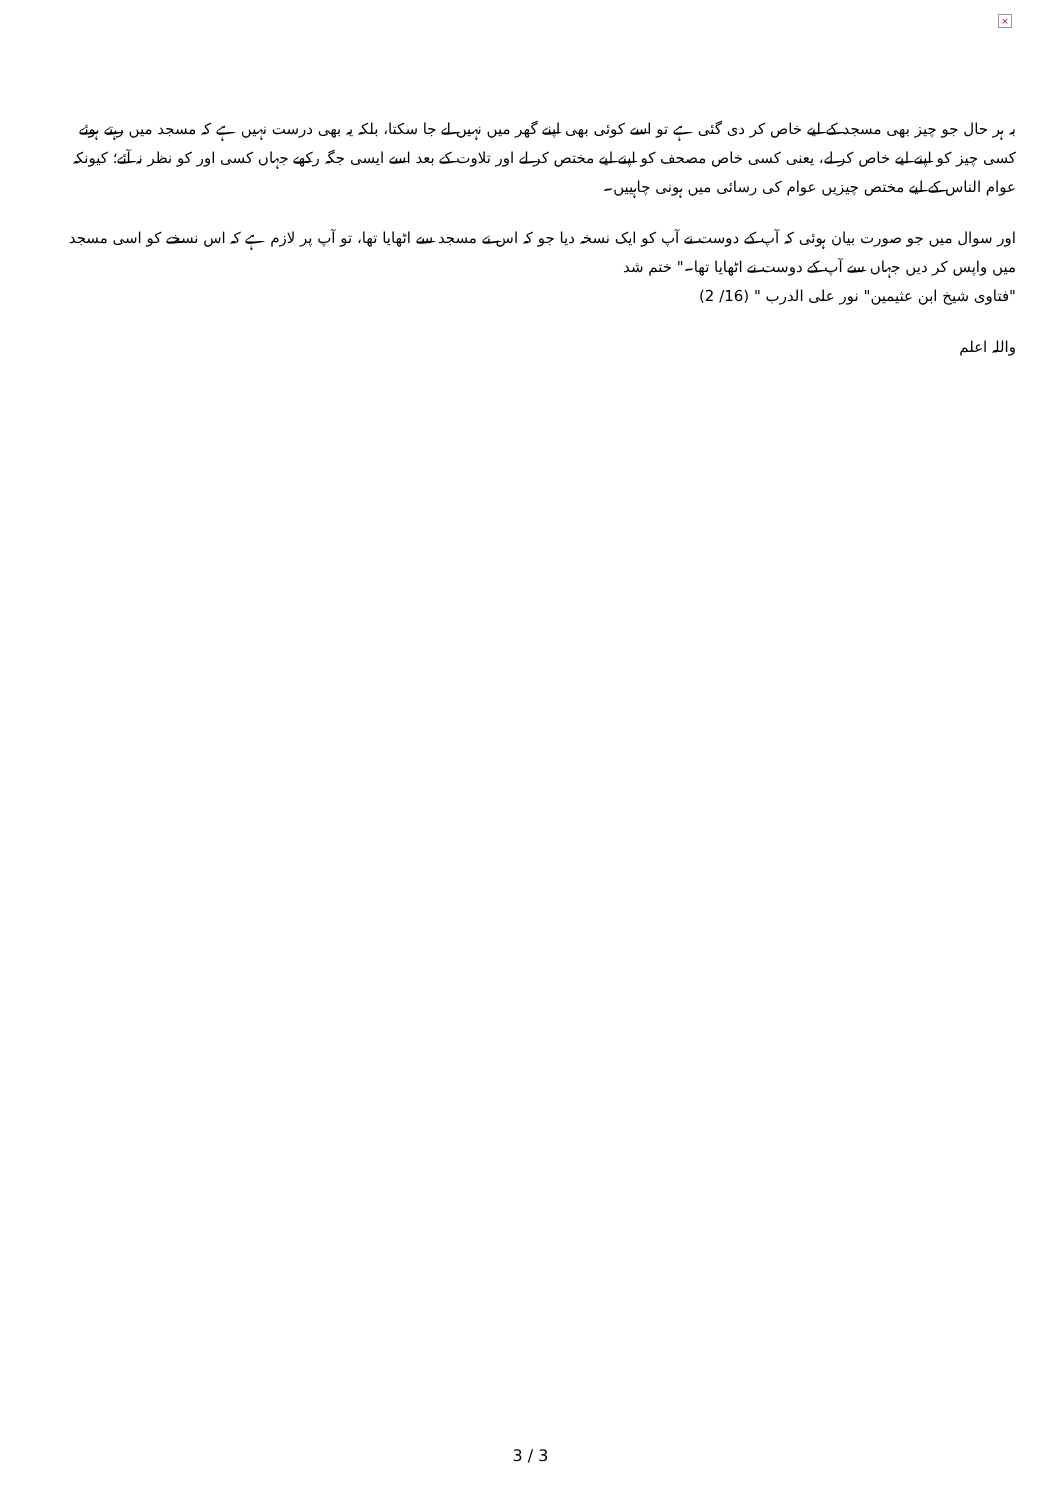×
بہ ہر حال جو چیز بھی مسجد کے لیے خاص کر دی گئی ہے تو اسے کوئی بھی اپنے گھر میں نہیں لے جا سکتا، بلکہ یہ بھی درست نہیں ہے کہ مسجد میں رہتے ہوئے کسی چیز کو اپنے لیے خاص کر لے، یعنی کسی خاص مصحف کو اپنے لیے مختص کر لے اور تلاوت کے بعد اسے ایسی جگہ رکھے جہاں کسی اور کو نظر نہ آئے؛ کیونکہ عوام الناس کے لیے مختص چیزیں عوام کی رسائی میں ہونی چاہییں۔
اور سوال میں جو صورت بیان ہوئی کہ آپ کے دوست نے آپ کو ایک نسخہ دیا جو کہ اس نے مسجد سے اٹھایا تھا، تو آپ پر لازم ہے کہ اس نسخے کو اسی مسجد میں واپس کر دیں جہاں سے آپ کے دوست نے اٹھایا تھا۔" ختم شد
"فتاوی شیخ ابن عثیمین" نور علی الدرب " (16/ 2)
واللہ اعلم
3 / 3